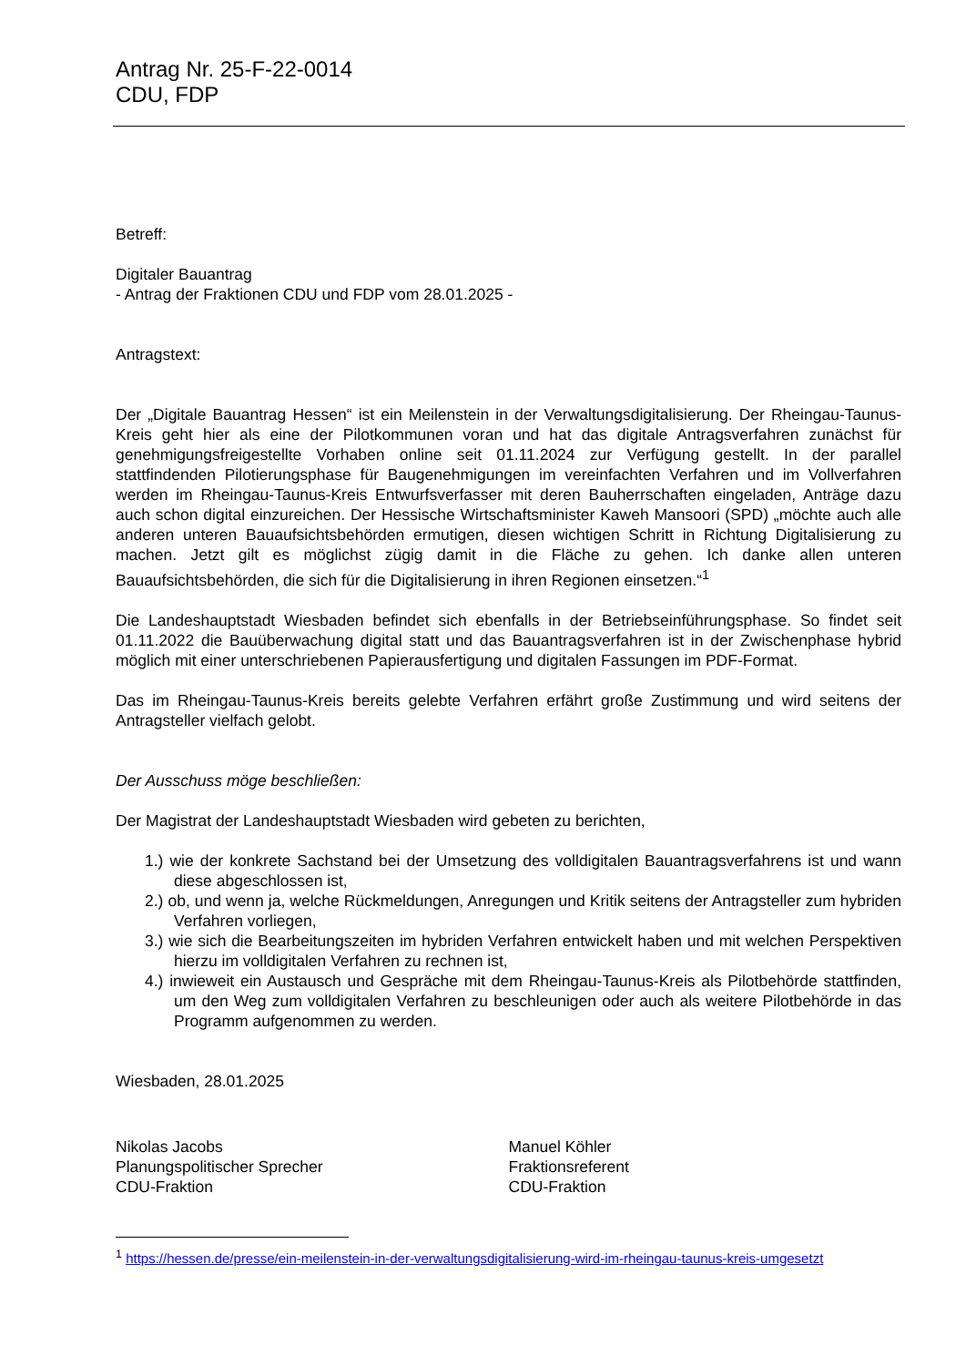Antrag Nr. 25-F-22-0014
CDU, FDP
Betreff:
Digitaler Bauantrag
- Antrag der Fraktionen CDU und FDP vom 28.01.2025 -
Antragstext:
Der „Digitale Bauantrag Hessen“ ist ein Meilenstein in der Verwaltungsdigitalisierung. Der Rheingau-Taunus-Kreis geht hier als eine der Pilotkommunen voran und hat das digitale Antragsverfahren zunächst für genehmigungsfreigestellte Vorhaben online seit 01.11.2024 zur Verfügung gestellt. In der parallel stattfindenden Pilotierungsphase für Baugenehmigungen im vereinfachten Verfahren und im Vollverfahren werden im Rheingau-Taunus-Kreis Entwurfsverfasser mit deren Bauherrschaften eingeladen, Anträge dazu auch schon digital einzureichen. Der Hessische Wirtschaftsminister Kaweh Mansoori (SPD) „möchte auch alle anderen unteren Bauaufsichtsbehörden ermutigen, diesen wichtigen Schritt in Richtung Digitalisierung zu machen. Jetzt gilt es möglichst zügig damit in die Fläche zu gehen. Ich danke allen unteren Bauaufsichtsbehörden, die sich für die Digitalisierung in ihren Regionen einsetzen.“<sup>1</sup>
Die Landeshauptstadt Wiesbaden befindet sich ebenfalls in der Betriebseinführungsphase. So findet seit 01.11.2022 die Bauüberwachung digital statt und das Bauantragsverfahren ist in der Zwischenphase hybrid möglich mit einer unterschriebenen Papierausfertigung und digitalen Fassungen im PDF-Format.
Das im Rheingau-Taunus-Kreis bereits gelebte Verfahren erfährt große Zustimmung und wird seitens der Antragsteller vielfach gelobt.
Der Ausschuss möge beschließen:
Der Magistrat der Landeshauptstadt Wiesbaden wird gebeten zu berichten,
1.) wie der konkrete Sachstand bei der Umsetzung des volldigitalen Bauantragsverfahrens ist und wann diese abgeschlossen ist,
2.) ob, und wenn ja, welche Rückmeldungen, Anregungen und Kritik seitens der Antragsteller zum hybriden Verfahren vorliegen,
3.) wie sich die Bearbeitungszeiten im hybriden Verfahren entwickelt haben und mit welchen Perspektiven hierzu im volldigitalen Verfahren zu rechnen ist,
4.) inwieweit ein Austausch und Gespräche mit dem Rheingau-Taunus-Kreis als Pilotbehörde stattfinden, um den Weg zum volldigitalen Verfahren zu beschleunigen oder auch als weitere Pilotbehörde in das Programm aufgenommen zu werden.
Wiesbaden, 28.01.2025
Nikolas Jacobs
Planungspolitischer Sprecher
CDU-Fraktion
Manuel Köhler
Fraktionsreferent
CDU-Fraktion
<sup>1</sup> https://hessen.de/presse/ein-meilenstein-in-der-verwaltungsdigitalisierung-wird-im-rheingau-taunus-kreis-umgesetzt